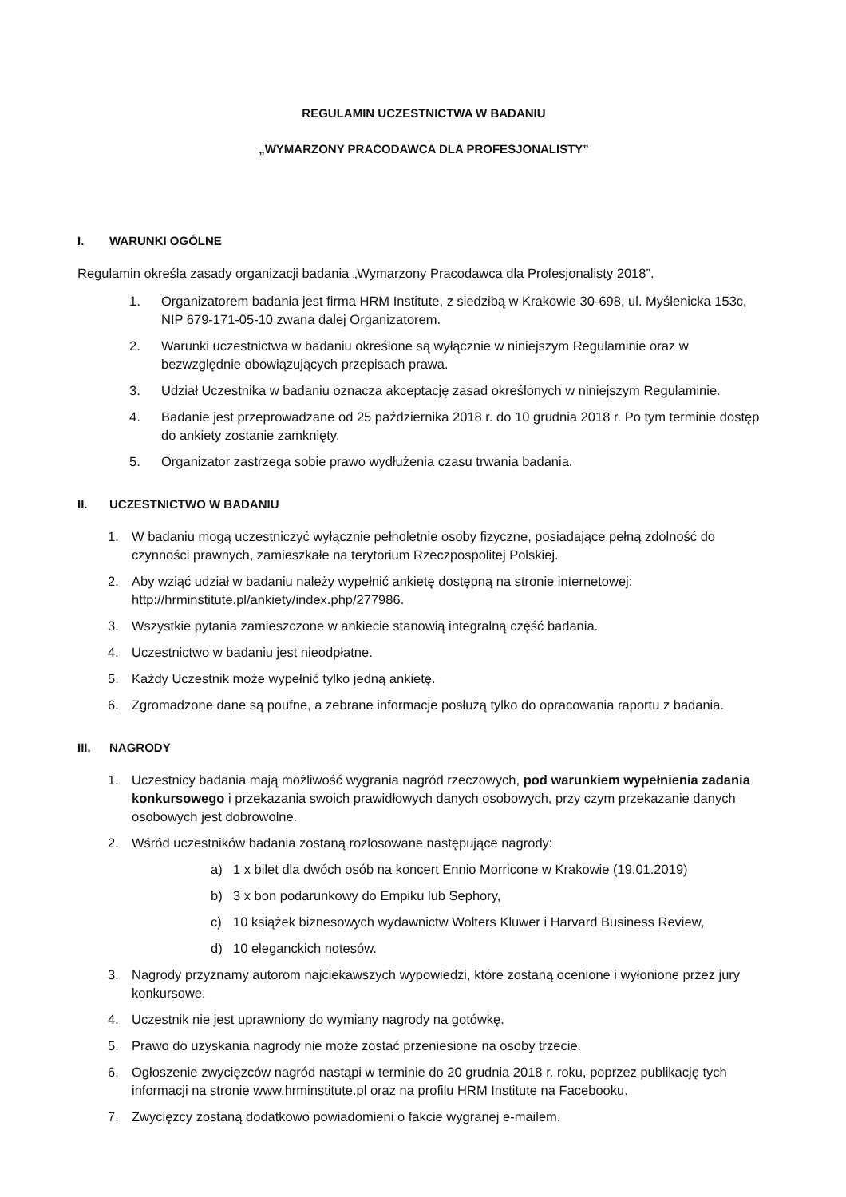REGULAMIN UCZESTNICTWA W BADANIU
„WYMARZONY PRACODAWCA DLA PROFESJONALISTY”
I. WARUNKI OGÓLNE
Regulamin określa zasady organizacji badania „Wymarzony Pracodawca dla Profesjonalisty 2018”.
1. Organizatorem badania jest firma HRM Institute, z siedzibą w Krakowie 30-698, ul. Myślenicka 153c, NIP 679-171-05-10 zwana dalej Organizatorem.
2. Warunki uczestnictwa w badaniu określone są wyłącznie w niniejszym Regulaminie oraz w bezwzględnie obowiązujących przepisach prawa.
3. Udział Uczestnika w badaniu oznacza akceptację zasad określonych w niniejszym Regulaminie.
4. Badanie jest przeprowadzane od 25 października 2018 r. do 10 grudnia 2018 r. Po tym terminie dostęp do ankiety zostanie zamknięty.
5. Organizator zastrzega sobie prawo wydłużenia czasu trwania badania.
II. UCZESTNICTWO W BADANIU
1. W badaniu mogą uczestniczyć wyłącznie pełnoletnie osoby fizyczne, posiadające pełną zdolność do czynności prawnych, zamieszkałe na terytorium Rzeczpospolitej Polskiej.
2. Aby wziąć udział w badaniu należy wypełnić ankietę dostępną na stronie internetowej: http://hrminstitute.pl/ankiety/index.php/277986.
3. Wszystkie pytania zamieszczone w ankiecie stanowią integralną część badania.
4. Uczestnictwo w badaniu jest nieodpłatne.
5. Każdy Uczestnik może wypełnić tylko jedną ankietę.
6. Zgromadzone dane są poufne, a zebrane informacje posłużą tylko do opracowania raportu z badania.
III. NAGRODY
1. Uczestnicy badania mają możliwość wygrania nagród rzeczowych, pod warunkiem wypełnienia zadania konkursowego i przekazania swoich prawidłowych danych osobowych, przy czym przekazanie danych osobowych jest dobrowolne.
2. Wśród uczestników badania zostaną rozlosowane następujące nagrody:
a) 1 x bilet dla dwóch osób na koncert Ennio Morricone w Krakowie (19.01.2019)
b) 3 x bon podarunkowy do Empiku lub Sephory,
c) 10 książek biznesowych wydawnictw Wolters Kluwer i Harvard Business Review,
d) 10 eleganckich notesów.
3. Nagrody przyznamy autorom najciekawszych wypowiedzi, które zostaną ocenione i wyłonione przez jury konkursowe.
4. Uczestnik nie jest uprawniony do wymiany nagrody na gotówkę.
5. Prawo do uzyskania nagrody nie może zostać przeniesione na osoby trzecie.
6. Ogłoszenie zwycięzców nagród nastąpi w terminie do 20 grudnia 2018 r. roku, poprzez publikację tych informacji na stronie www.hrminstitute.pl oraz na profilu HRM Institute na Facebooku.
7. Zwycięzcy zostaną dodatkowo powiadomieni o fakcie wygranej e-mailem.